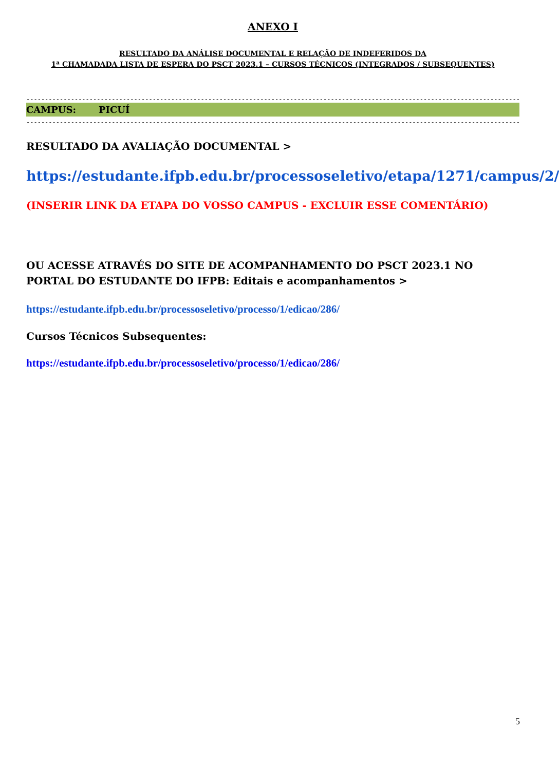ANEXO I
RESULTADO DA ANÁLISE DOCUMENTAL E RELAÇÃO DE INDEFERIDOS DA
1ª CHAMADADA LISTA DE ESPERA DO PSCT 2023.1 – CURSOS TÉCNICOS (INTEGRADOS / SUBSEQUENTES)
------------------------------------------------------------------------------------------------------------------------------------------------------------------------
CAMPUS: PICUÍ
------------------------------------------------------------------------------------------------------------------------------------------------------------------------
RESULTADO DA AVALIAÇÃO DOCUMENTAL >
https://estudante.ifpb.edu.br/processoseletivo/etapa/1271/campus/2/
(INSERIR LINK DA ETAPA DO VOSSO CAMPUS - EXCLUIR ESSE COMENTÁRIO)
OU ACESSE ATRAVÉS DO SITE DE ACOMPANHAMENTO DO PSCT 2023.1 NO PORTAL DO ESTUDANTE DO IFPB: Editais e acompanhamentos >
https://estudante.ifpb.edu.br/processoseletivo/processo/1/edicao/286/
Cursos Técnicos Subsequentes:
https://estudante.ifpb.edu.br/processoseletivo/processo/1/edicao/286/
5